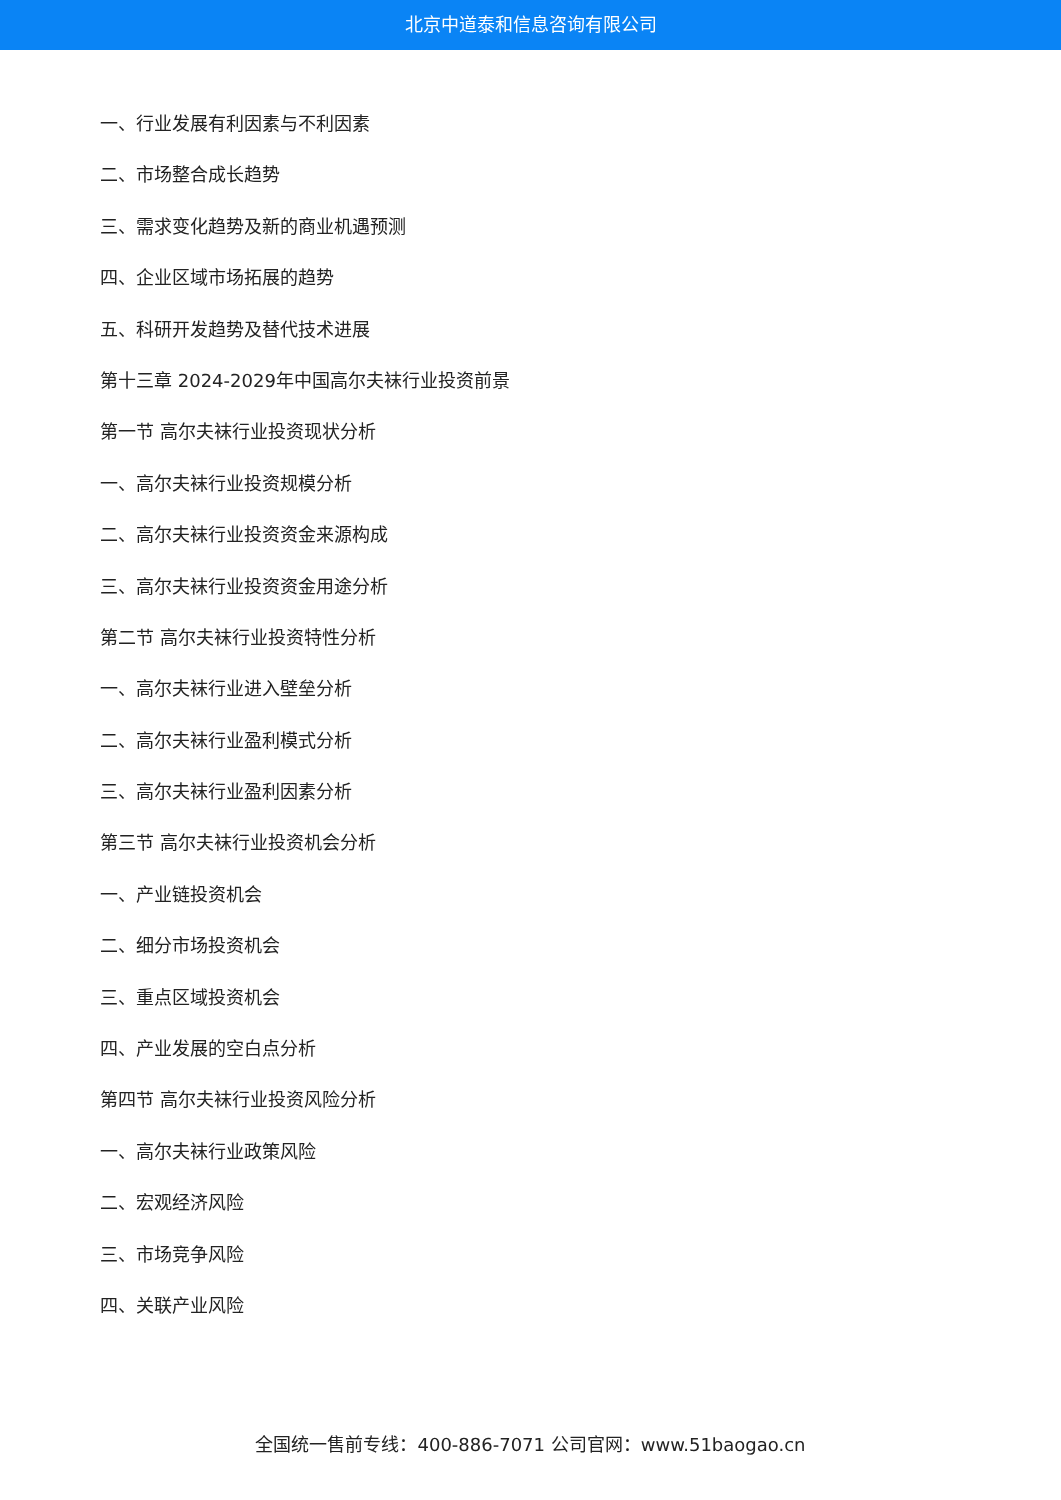北京中道泰和信息咨询有限公司
一、行业发展有利因素与不利因素
二、市场整合成长趋势
三、需求变化趋势及新的商业机遇预测
四、企业区域市场拓展的趋势
五、科研开发趋势及替代技术进展
第十三章 2024-2029年中国高尔夫袜行业投资前景
第一节 高尔夫袜行业投资现状分析
一、高尔夫袜行业投资规模分析
二、高尔夫袜行业投资资金来源构成
三、高尔夫袜行业投资资金用途分析
第二节 高尔夫袜行业投资特性分析
一、高尔夫袜行业进入壁垒分析
二、高尔夫袜行业盈利模式分析
三、高尔夫袜行业盈利因素分析
第三节 高尔夫袜行业投资机会分析
一、产业链投资机会
二、细分市场投资机会
三、重点区域投资机会
四、产业发展的空白点分析
第四节 高尔夫袜行业投资风险分析
一、高尔夫袜行业政策风险
二、宏观经济风险
三、市场竞争风险
四、关联产业风险
全国统一售前专线：400-886-7071 公司官网：www.51baogao.cn